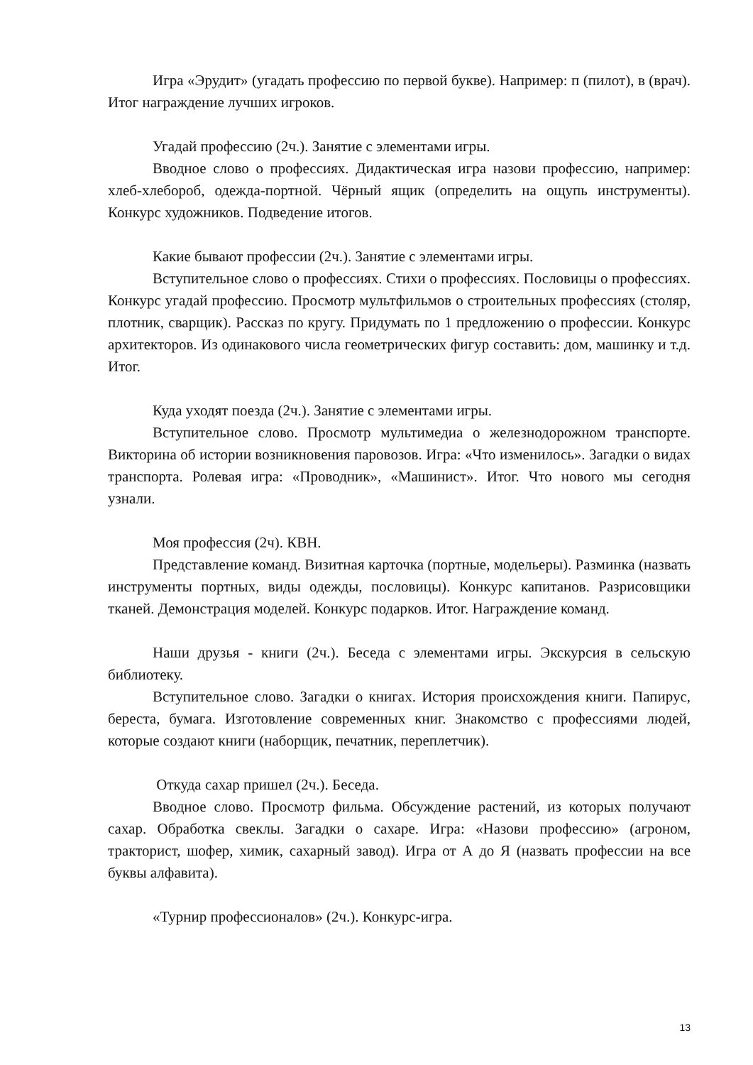Игра «Эрудит» (угадать профессию по первой букве). Например: п (пилот), в (врач). Итог награждение лучших игроков.
Угадай профессию (2ч.). Занятие с элементами игры.
Вводное слово о профессиях. Дидактическая игра назови профессию, например: хлеб-хлебороб, одежда-портной. Чёрный ящик (определить на ощупь инструменты). Конкурс художников. Подведение итогов.
Какие бывают профессии (2ч.). Занятие с элементами игры.
Вступительное слово о профессиях. Стихи о профессиях. Пословицы о профессиях. Конкурс угадай профессию. Просмотр мультфильмов о строительных профессиях (столяр, плотник, сварщик). Рассказ по кругу. Придумать по 1 предложению о профессии. Конкурс архитекторов. Из одинакового числа геометрических фигур составить: дом, машинку и т.д. Итог.
Куда уходят поезда (2ч.). Занятие с элементами игры.
Вступительное слово. Просмотр мультимедиа о железнодорожном транспорте. Викторина об истории возникновения паровозов. Игра: «Что изменилось». Загадки о видах транспорта. Ролевая игра: «Проводник», «Машинист». Итог. Что нового мы сегодня узнали.
Моя профессия (2ч). КВН.
Представление команд. Визитная карточка (портные, модельеры). Разминка (назвать инструменты портных, виды одежды, пословицы). Конкурс капитанов. Разрисовщики тканей. Демонстрация моделей. Конкурс подарков. Итог. Награждение команд.
Наши друзья - книги (2ч.). Беседа с элементами игры. Экскурсия в сельскую библиотеку.
Вступительное слово. Загадки о книгах. История происхождения книги. Папирус, береста, бумага. Изготовление современных книг. Знакомство с профессиями людей, которые создают книги (наборщик, печатник, переплетчик).
Откуда сахар пришел (2ч.). Беседа.
Вводное слово. Просмотр фильма. Обсуждение растений, из которых получают сахар. Обработка свеклы. Загадки о сахаре. Игра: «Назови профессию» (агроном, тракторист, шофер, химик, сахарный завод). Игра от А до Я (назвать профессии на все буквы алфавита).
«Турнир профессионалов» (2ч.). Конкурс-игра.
13